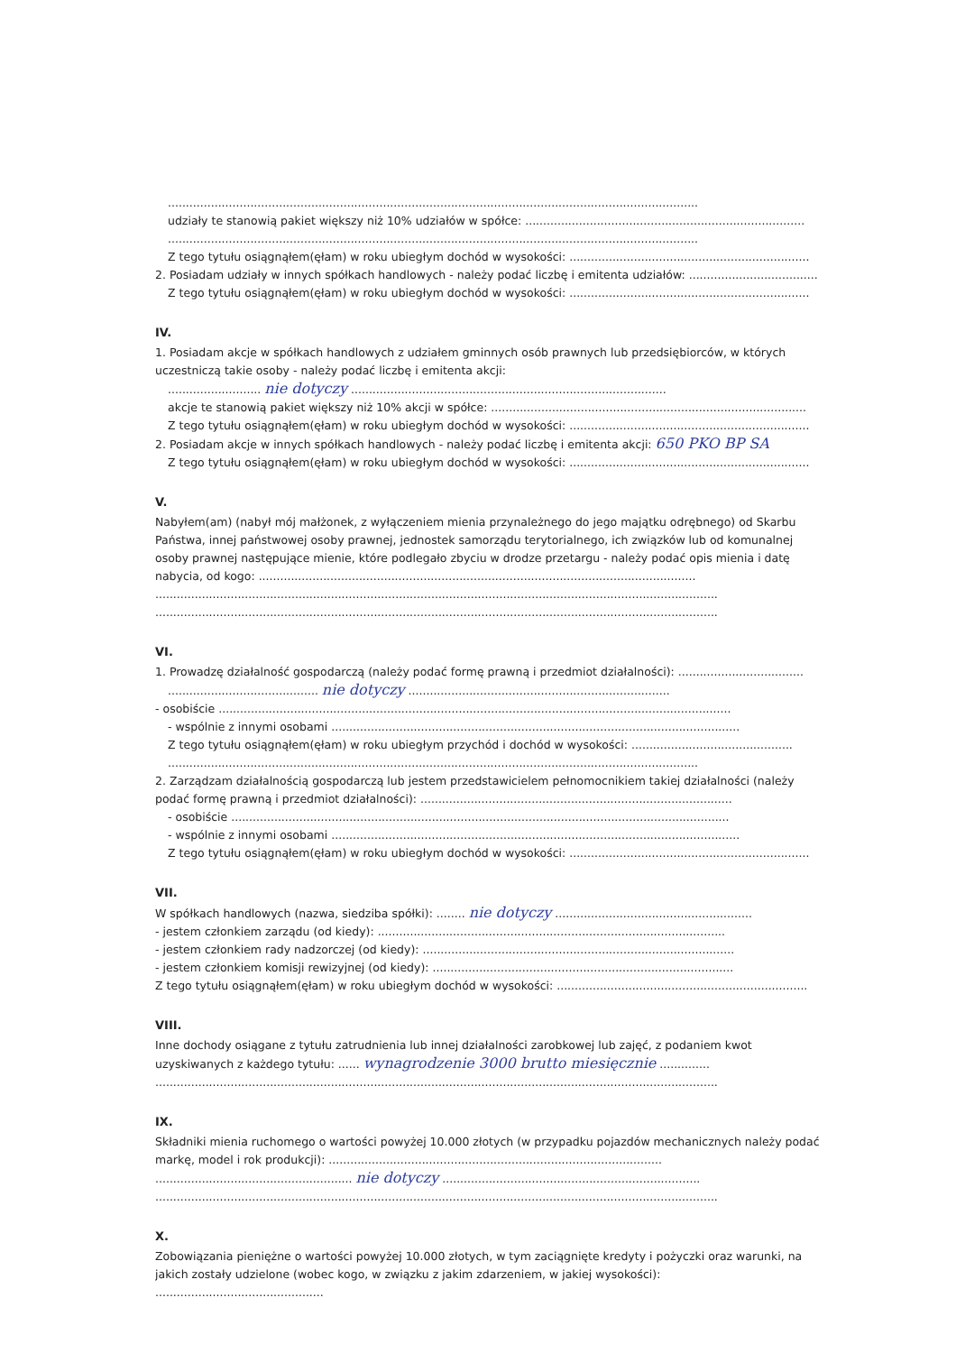....................................................................................................................................................
udziały te stanowią pakiet większy niż 10% udziałów w spółce: ..............................................................................
....................................................................................................................................................
Z tego tytułu osiągnąłem(ęłam) w roku ubiegłym dochód w wysokości: ...................................................................
2. Posiadam udziały w innych spółkach handlowych - należy podać liczbę i emitenta udziałów: ....................................
Z tego tytułu osiągnąłem(ęłam) w roku ubiegłym dochód w wysokości: ...................................................................
IV.
1. Posiadam akcje w spółkach handlowych z udziałem gminnych osób prawnych lub przedsiębiorców, w których uczestniczą takie osoby - należy podać liczbę i emitenta akcji:
.......................... nie dotyczy ........................................................................................
akcje te stanowią pakiet większy niż 10% akcji w spółce: ........................................................................................
Z tego tytułu osiągnąłem(ęłam) w roku ubiegłym dochód w wysokości: ...................................................................
2. Posiadam akcje w innych spółkach handlowych - należy podać liczbę i emitenta akcji: 650 PKO BP SA
Z tego tytułu osiągnąłem(ęłam) w roku ubiegłym dochód w wysokości: ...................................................................
V.
Nabyłem(am) (nabył mój małżonek, z wyłączeniem mienia przynależnego do jego majątku odrębnego) od Skarbu Państwa, innej państwowej osoby prawnej, jednostek samorządu terytorialnego, ich związków lub od komunalnej osoby prawnej następujące mienie, które podlegało zbyciu w drodze przetargu - należy podać opis mienia i datę nabycia, od kogo: ..........................................................................................................................
.............................................................................................................................................................
.............................................................................................................................................................
VI.
1. Prowadzę działalność gospodarczą (należy podać formę prawną i przedmiot działalności): ...................................
.......................................... nie dotyczy .........................................................................
- osobiście ...............................................................................................................................................
- wspólnie z innymi osobami ..................................................................................................................
Z tego tytułu osiągnąłem(ęłam) w roku ubiegłym przychód i dochód w wysokości: .............................................
....................................................................................................................................................
2. Zarządzam działalnością gospodarczą lub jestem przedstawicielem pełnomocnikiem takiej działalności (należy podać formę prawną i przedmiot działalności): .......................................................................................
- osobiście ...........................................................................................................................................
- wspólnie z innymi osobami ..................................................................................................................
Z tego tytułu osiągnąłem(ęłam) w roku ubiegłym dochód w wysokości: ...................................................................
VII.
W spółkach handlowych (nazwa, siedziba spółki): ........ nie dotyczy .......................................................
- jestem członkiem zarządu (od kiedy): .................................................................................................
- jestem członkiem rady nadzorczej (od kiedy): .......................................................................................
- jestem członkiem komisji rewizyjnej (od kiedy): ....................................................................................
Z tego tytułu osiągnąłem(ęłam) w roku ubiegłym dochód w wysokości: ......................................................................
VIII.
Inne dochody osiągane z tytułu zatrudnienia lub innej działalności zarobkowej lub zajęć, z podaniem kwot uzyskiwanych z każdego tytułu: ...... wynagrodzenie 3000 brutto miesięcznie ..............
.............................................................................................................................................................
IX.
Składniki mienia ruchomego o wartości powyżej 10.000 złotych (w przypadku pojazdów mechanicznych należy podać markę, model i rok produkcji): .............................................................................................
....................................................... nie dotyczy ........................................................................
.............................................................................................................................................................
X.
Zobowiązania pieniężne o wartości powyżej 10.000 złotych, w tym zaciągnięte kredyty i pożyczki oraz warunki, na jakich zostały udzielone (wobec kogo, w związku z jakim zdarzeniem, w jakiej wysokości): ...............................................